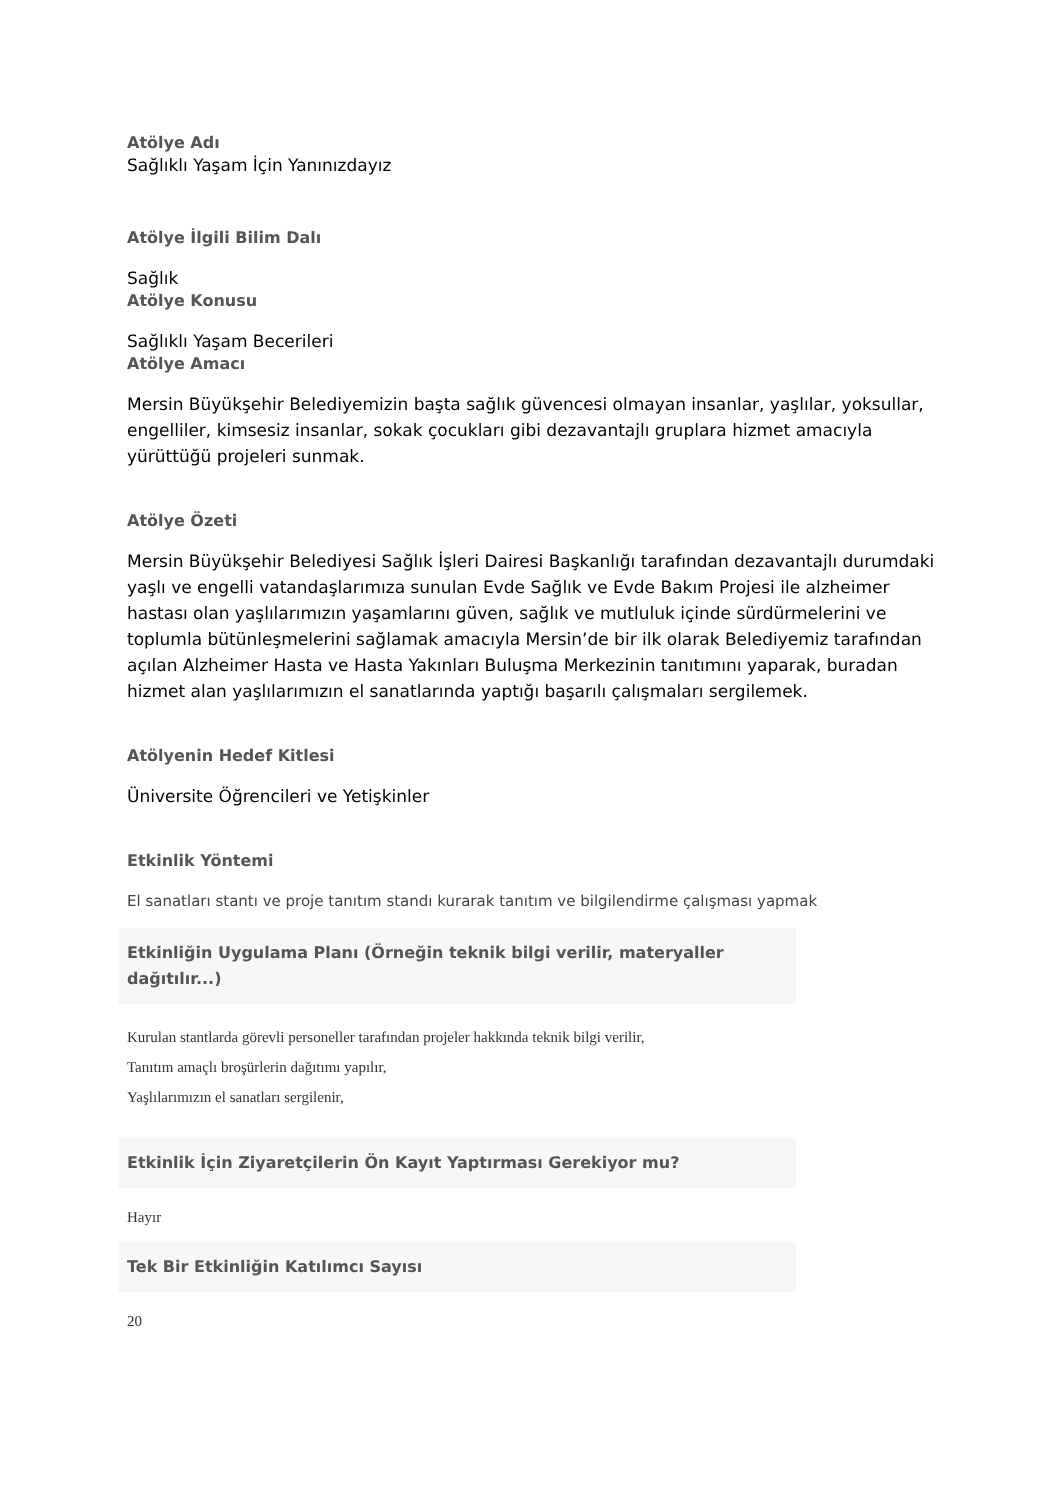Atölye Adı
Sağlıklı Yaşam İçin Yanınızdayız
Atölye İlgili Bilim Dalı
Sağlık
Atölye Konusu
Sağlıklı Yaşam Becerileri
Atölye Amacı
Mersin Büyükşehir Belediyemizin başta sağlık güvencesi olmayan insanlar, yaşlılar, yoksullar, engelliler, kimsesiz insanlar, sokak çocukları gibi dezavantajlı gruplara hizmet amacıyla yürüttüğü projeleri sunmak.
Atölye Özeti
Mersin Büyükşehir Belediyesi Sağlık İşleri Dairesi Başkanlığı tarafından dezavantajlı durumdaki yaşlı ve engelli vatandaşlarımıza sunulan Evde Sağlık ve Evde Bakım Projesi ile alzheimer hastası olan yaşlılarımızın yaşamlarını güven, sağlık ve mutluluk içinde sürdürmelerini ve toplumla bütünleşmelerini sağlamak amacıyla Mersin’de bir ilk olarak Belediyemiz tarafından açılan Alzheimer Hasta ve Hasta Yakınları Buluşma Merkezinin tanıtımını yaparak, buradan hizmet alan yaşlılarımızın el sanatlarında yaptığı başarılı çalışmaları sergilemek.
Atölyenin Hedef Kitlesi
Üniversite Öğrencileri ve Yetişkinler
Etkinlik Yöntemi
El sanatları stantı ve proje tanıtım standı kurarak tanıtım ve bilgilendirme çalışması yapmak
Etkinliğin Uygulama Planı (Örneğin teknik bilgi verilir, materyaller dağıtılır...)
Kurulan stantlarda görevli personeller tarafından projeler hakkında teknik bilgi verilir,
Tanıtım amaçlı broşürlerin dağıtımı yapılır,
Yaşlılarımızın el sanatları sergilenir,
Etkinlik İçin Ziyaretçilerin Ön Kayıt Yaptırması Gerekiyor mu?
Hayır
Tek Bir Etkinliğin Katılımcı Sayısı
20